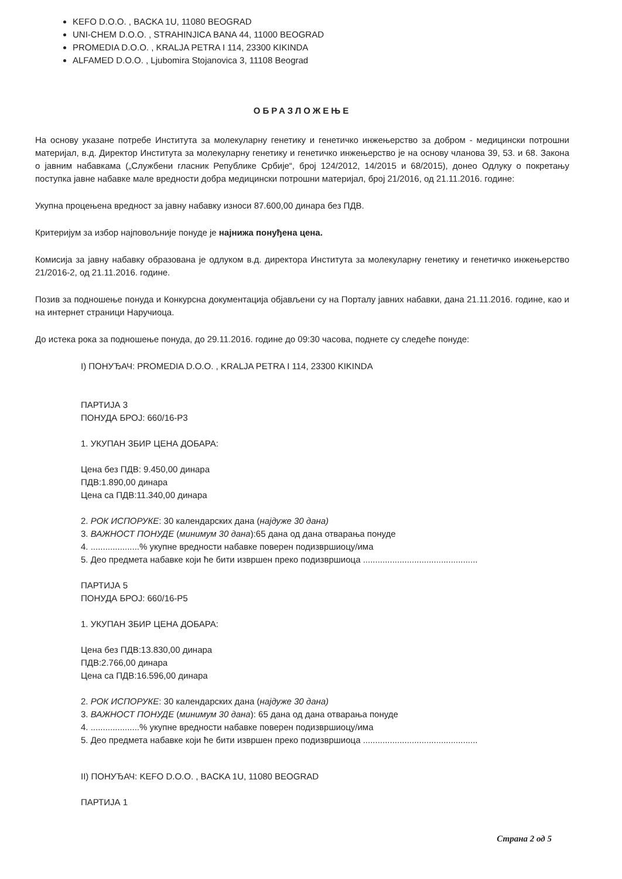KEFO D.O.O. , BACKA 1U, 11080 BEOGRAD
UNI-CHEM D.O.O. , STRAHINJICA BANA 44, 11000 BEOGRAD
PROMEDIA D.O.O. , KRALJA PETRA I 114, 23300 KIKINDA
ALFAMED D.O.O. , Ljubomira Stojanovica 3, 11108 Beograd
ОБРАЗЛОЖЕЊЕ
На основу указане потребе Института за молекуларну генетику и генетичко инжењерство за добром - медицински потрошни материјал, в.д. Директор Института за молекуларну генетику и генетичко инжењерство је на основу чланова 39, 53. и 68. Закона о јавним набавкама („Службени гласник Републике Србије“, број 124/2012, 14/2015 и 68/2015), донео Одлуку о покретању поступка јавне набавке мале вредности добра медицински потрошни материјал, број 21/2016, од 21.11.2016. године:
Укупна процењена вредност за јавну набавку износи 87.600,00 динара без ПДВ.
Критеријум за избор најповољније понуде је најнижа понуђена цена.
Комисија за јавну набавку образована је одлуком в.д. директора Института за молекуларну генетику и генетичко инжењерство 21/2016-2, од 21.11.2016. године.
Позив за подношење понуда и Конкурсна документација објављени су на Порталу јавних набавки, дана 21.11.2016. године, као и на интернет страници Наручиоца.
До истека рока за подношење понуда, до 29.11.2016. године до 09:30 часова, поднете су следеће понуде:
I) ПОНУЂАЧ: PROMEDIA D.O.O. , KRALJA PETRA I 114, 23300 KIKINDA
ПАРТИЈА 3
ПОНУДА БРОЈ: 660/16-P3
1. УКУПАН ЗБИР ЦЕНА ДОБАРА:
Цена без ПДВ: 9.450,00 динара
ПДВ:1.890,00 динара
Цена са ПДВ:11.340,00 динара
2. РОК ИСПОРУКЕ: 30 календарских дана (најдуже 30 дана)
3. ВАЖНОСТ ПОНУДЕ (минимум 30 дана):65 дана од дана отварања понуде
4. ....................% укупне вредности набавке поверен подизвршиоцу/има
5. Део предмета набавке који ће бити извршен преко подизвршиоца ...............................................
ПАРТИЈА 5
ПОНУДА БРОЈ: 660/16-P5
1. УКУПАН ЗБИР ЦЕНА ДОБАРА:
Цена без ПДВ:13.830,00 динара
ПДВ:2.766,00 динара
Цена са ПДВ:16.596,00 динара
2. РОК ИСПОРУКЕ: 30 календарских дана (најдуже 30 дана)
3. ВАЖНОСТ ПОНУДЕ (минимум 30 дана): 65 дана од дана отварања понуде
4. ....................% укупне вредности набавке поверен подизвршиоцу/има
5. Део предмета набавке који ће бити извршен преко подизвршиоца ...............................................
II) ПОНУЂАЧ: KEFO D.O.O. , BACKA 1U, 11080 BEOGRAD
ПАРТИЈА 1
Страна 2 од 5